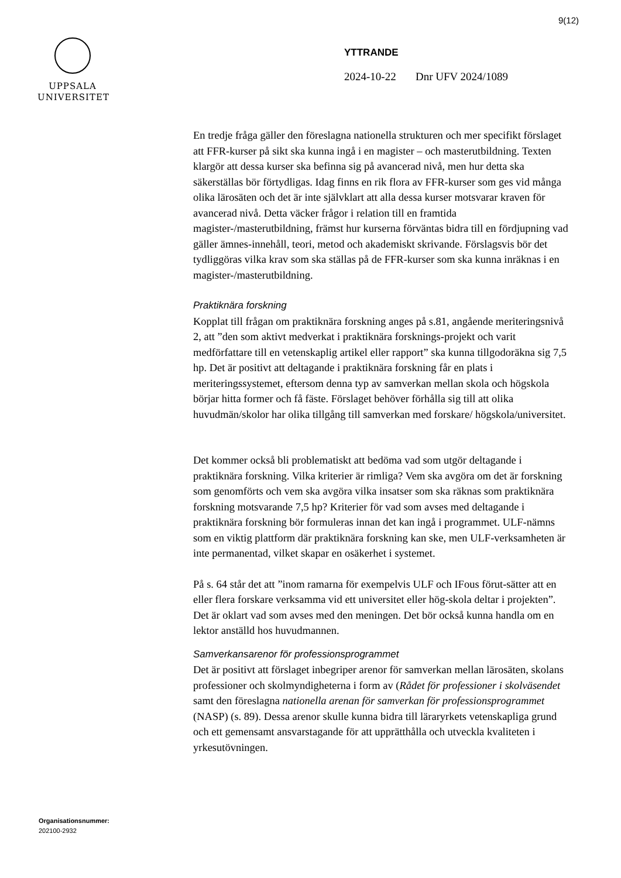9(12)
UPPSALA
UNIVERSITET
YTTRANDE
2024-10-22 Dnr UFV 2024/1089
En tredje fråga gäller den föreslagna nationella strukturen och mer specifikt förslaget att FFR-kurser på sikt ska kunna ingå i en magister – och masterutbildning. Texten klargör att dessa kurser ska befinna sig på avancerad nivå, men hur detta ska säkerställas bör förtydligas. Idag finns en rik flora av FFR-kurser som ges vid många olika lärosäten och det är inte självklart att alla dessa kurser motsvarar kraven för avancerad nivå. Detta väcker frågor i relation till en framtida magister-/masterutbildning, främst hur kurserna förväntas bidra till en fördjupning vad gäller ämnes-innehåll, teori, metod och akademiskt skrivande. Förslagsvis bör det tydliggöras vilka krav som ska ställas på de FFR-kurser som ska kunna inräknas i en magister-/masterutbildning.
Praktiknära forskning
Kopplat till frågan om praktiknära forskning anges på s.81, angående meriteringsnivå 2, att ”den som aktivt medverkat i praktiknära forsknings-projekt och varit medförfattare till en vetenskaplig artikel eller rapport” ska kunna tillgodoräkna sig 7,5 hp. Det är positivt att deltagande i praktiknära forskning får en plats i meriteringssystemet, eftersom denna typ av samverkan mellan skola och högskola börjar hitta former och få fäste. Förslaget behöver förhålla sig till att olika huvudmän/skolor har olika tillgång till samverkan med forskare/ högskola/universitet.
Det kommer också bli problematiskt att bedöma vad som utgör deltagande i praktiknära forskning. Vilka kriterier är rimliga? Vem ska avgöra om det är forskning som genomförts och vem ska avgöra vilka insatser som ska räknas som praktiknära forskning motsvarande 7,5 hp? Kriterier för vad som avses med deltagande i praktiknära forskning bör formuleras innan det kan ingå i programmet. ULF-nämns som en viktig plattform där praktiknära forskning kan ske, men ULF-verksamheten är inte permanentad, vilket skapar en osäkerhet i systemet.
På s. 64 står det att ”inom ramarna för exempelvis ULF och IFous förut-sätter att en eller flera forskare verksamma vid ett universitet eller hög-skola deltar i projekten”. Det är oklart vad som avses med den meningen. Det bör också kunna handla om en lektor anställd hos huvudmannen.
Samverkansarenor för professionsprogrammet
Det är positivt att förslaget inbegriper arenor för samverkan mellan lärosäten, skolans professioner och skolmyndigheterna i form av (Rådet för professioner i skolväsendet samt den föreslagna nationella arenan för samverkan för professionsprogrammet (NASP) (s. 89). Dessa arenor skulle kunna bidra till läraryrkets vetenskapliga grund och ett gemensamt ansvarstagande för att upprätthålla och utveckla kvaliteten i yrkesutövningen.
Organisationsnummer:
202100-2932